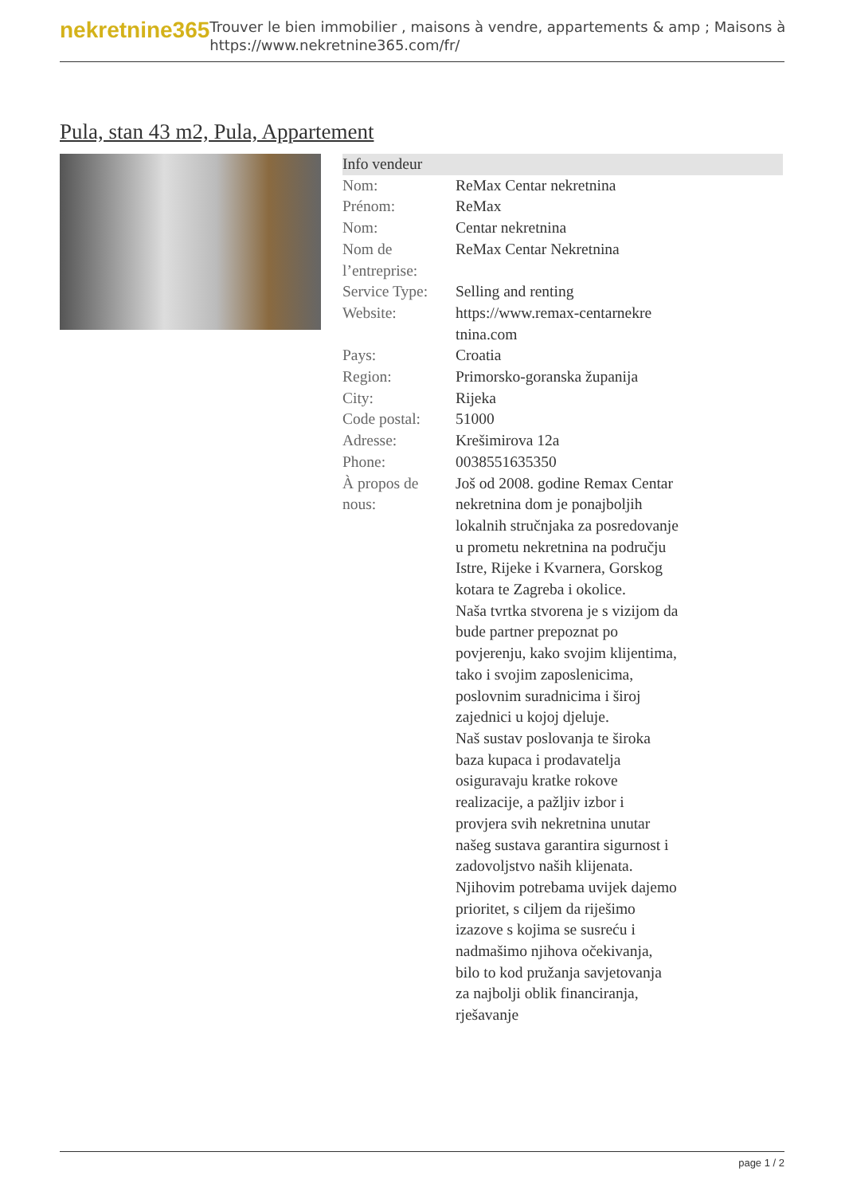nekretnine365
Trouver le bien immobilier , maisons à vendre, appartements & amp ; Maisons à
https://www.nekretnine365.com/fr/
Pula, stan 43 m2, Pula, Appartement
| Info vendeur | | |
| --- | --- | --- |
| Nom: | ReMax Centar nekretnina | |
| Prénom: | ReMax | |
| Nom: | Centar nekretnina | |
| Nom de l’entreprise: | ReMax Centar Nekretnina | |
| Service Type: | Selling and renting | |
| Website: | https://www.remax-centarnekre tnina.com | |
| Pays: | Croatia | |
| Region: | Primorsko-goranska županija | |
| City: | Rijeka | |
| Code postal: | 51000 | |
| Adresse: | Krešimirova 12a | |
| Phone: | 0038551635350 | |
| À propos de nous: | Još od 2008. godine Remax Centar nekretnina dom je ponajboljih lokalnih stručnjaka za posredovanje u prometu nekretnina na području Istre, Rijeke i Kvarnera, Gorskog kotara te Zagreba i okolice. Naša tvrtka stvorena je s vizijom da bude partner prepoznat po povjerenju, kako svojim klijentima, tako i svojim zaposlenicima, poslovnim suradnicima i široj zajednici u kojoj djeluje. Naš sustav poslovanja te široka baza kupaca i prodavatelja osiguravaju kratke rokove realizacije, a pažljiv izbor i provjera svih nekretnina unutar našeg sustava garantira sigurnost i zadovoljstvo naših klijenata. Njihovim potrebama uvijek dajemo prioritet, s ciljem da riješimo izazove s kojima se susreću i nadmašimo njihova očekivanja, bilo to kod pružanja savjetovanja za najbolji oblik financiranja, rješavanje | |
page 1 / 2